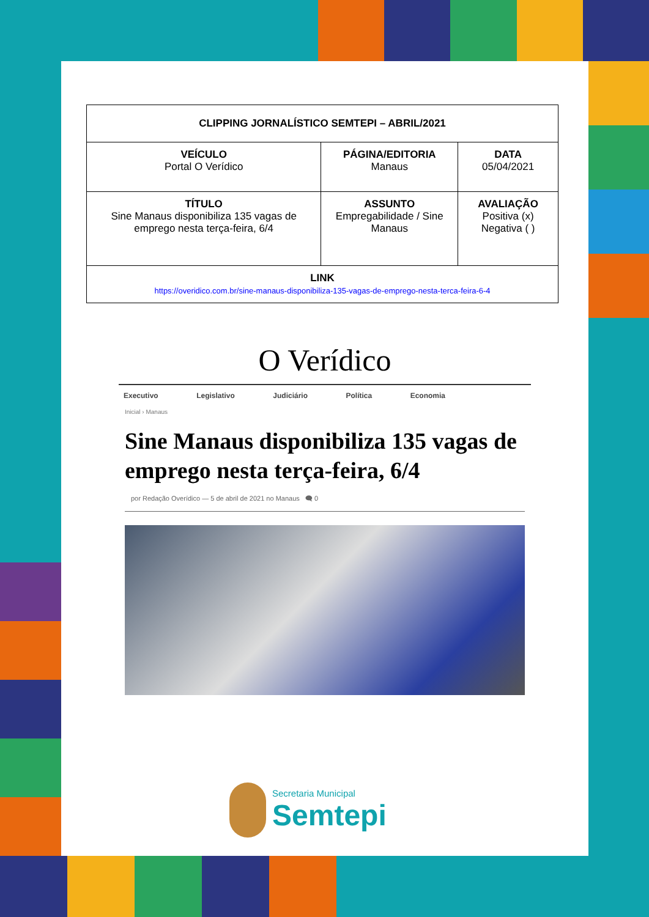| CLIPPING JORNALÍSTICO SEMTEPI – ABRIL/2021 | | |
| --- | --- | --- |
| VEÍCULO Portal O Verídico | PÁGINA/EDITORIA Manaus | DATA 05/04/2021 |
| TÍTULO Sine Manaus disponibiliza 135 vagas de emprego nesta terça-feira, 6/4 | ASSUNTO Empregabilidade / Sine Manaus | AVALIAÇÃO Positiva (x) Negativa ( ) |
| LINK https://overidico.com.br/sine-manaus-disponibiliza-135-vagas-de-emprego-nesta-terca-feira-6-4 | | |
O Verídico
Executivo Legislativo Judiciário Política Economia
Inicial › Manaus
Sine Manaus disponibiliza 135 vagas de emprego nesta terça-feira, 6/4
por Redação Overídico — 5 de abril de 2021 no Manaus 🗨 0
Secretaria Municipal
Semtepi